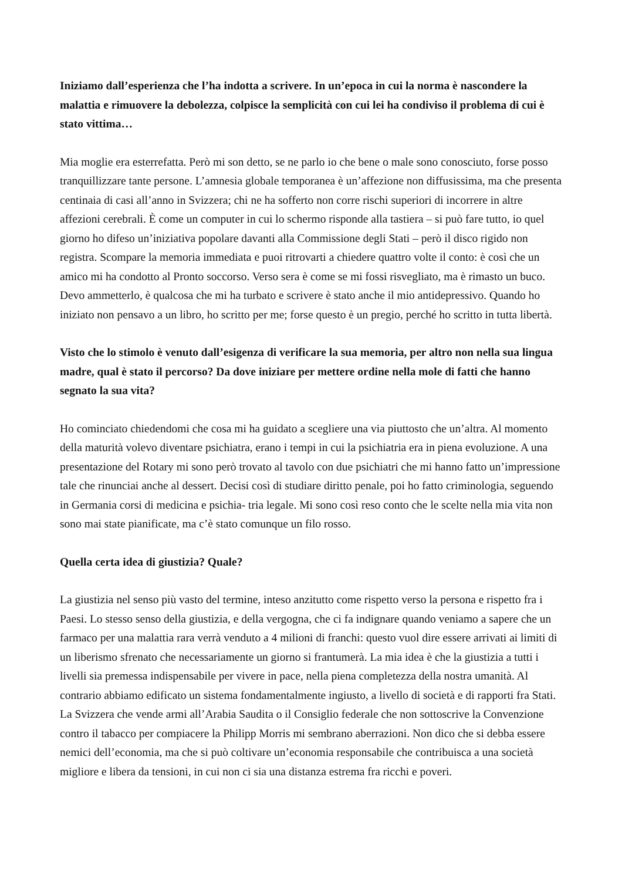Iniziamo dall’esperienza che l’ha indotta a scrivere. In un’epoca in cui la norma è nascondere la malattia e rimuovere la debolezza, colpisce la semplicità con cui lei ha condiviso il problema di cui è stato vittima…
Mia moglie era esterrefatta. Però mi son detto, se ne parlo io che bene o male sono conosciuto, forse posso tranquillizzare tante persone. L’amnesia globale temporanea è un’affezione non diffusissima, ma che presenta centinaia di casi all’anno in Svizzera; chi ne ha sofferto non corre rischi superiori di incorrere in altre affezioni cerebrali. È come un computer in cui lo schermo risponde alla tastiera – si può fare tutto, io quel giorno ho difeso un’iniziativa popolare davanti alla Commissione degli Stati – però il disco rigido non registra. Scompare la memoria immediata e puoi ritrovarti a chiedere quattro volte il conto: è così che un amico mi ha condotto al Pronto soccorso. Verso sera è come se mi fossi risvegliato, ma è rimasto un buco. Devo ammetterlo, è qualcosa che mi ha turbato e scrivere è stato anche il mio antidepressivo. Quando ho iniziato non pensavo a un libro, ho scritto per me; forse questo è un pregio, perché ho scritto in tutta libertà.
Visto che lo stimolo è venuto dall’esigenza di verificare la sua memoria, per altro non nella sua lingua madre, qual è stato il percorso? Da dove iniziare per mettere ordine nella mole di fatti che hanno segnato la sua vita?
Ho cominciato chiedendomi che cosa mi ha guidato a scegliere una via piuttosto che un’altra. Al momento della maturità volevo diventare psichiatra, erano i tempi in cui la psichiatria era in piena evoluzione. A una presentazione del Rotary mi sono però trovato al tavolo con due psichiatri che mi hanno fatto un’impressione tale che rinunciai anche al dessert. Decisi così di studiare diritto penale, poi ho fatto criminologia, seguendo in Germania corsi di medicina e psichia- tria legale. Mi sono così reso conto che le scelte nella mia vita non sono mai state pianificate, ma c’è stato comunque un filo rosso.
Quella certa idea di giustizia? Quale?
La giustizia nel senso più vasto del termine, inteso anzitutto come rispetto verso la persona e rispetto fra i Paesi. Lo stesso senso della giustizia, e della vergogna, che ci fa indignare quando veniamo a sapere che un farmaco per una malattia rara verrà venduto a 4 milioni di franchi: questo vuol dire essere arrivati ai limiti di un liberismo sfrenato che necessariamente un giorno si frantumerà. La mia idea è che la giustizia a tutti i livelli sia premessa indispensabile per vivere in pace, nella piena completezza della nostra umanità. Al contrario abbiamo edificato un sistema fondamentalmente ingiusto, a livello di società e di rapporti fra Stati. La Svizzera che vende armi all’Arabia Saudita o il Consiglio federale che non sottoscrive la Convenzione contro il tabacco per compiacere la Philipp Morris mi sembrano aberrazioni. Non dico che si debba essere nemici dell’economia, ma che si può coltivare un’economia responsabile che contribuisca a una società migliore e libera da tensioni, in cui non ci sia una distanza estrema fra ricchi e poveri.